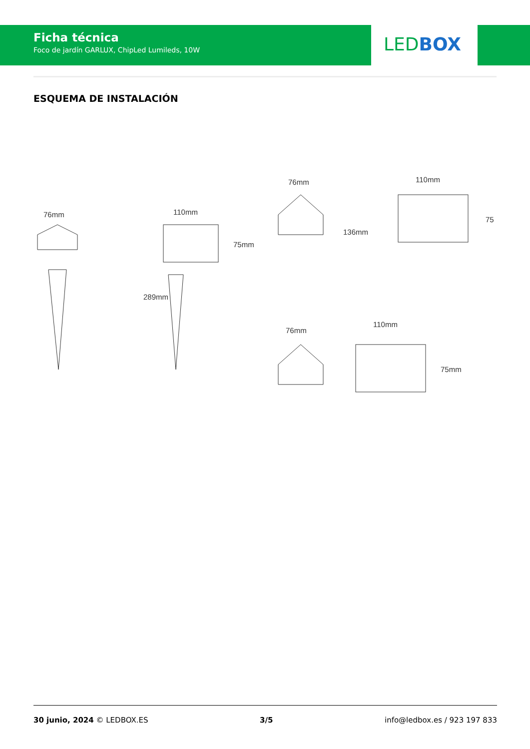Ficha técnica
Foco de jardín GARLUX, ChipLed Lumileds, 10W
LED BOX
ESQUEMA DE INSTALACIÓN
76mm
110mm
75mm
289mm
76mm
110mm
75
136mm
76mm
110mm
75mm
30 junio, 2024 © LEDBOX.ES 3/5 info@ledbox.es / 923 197 833